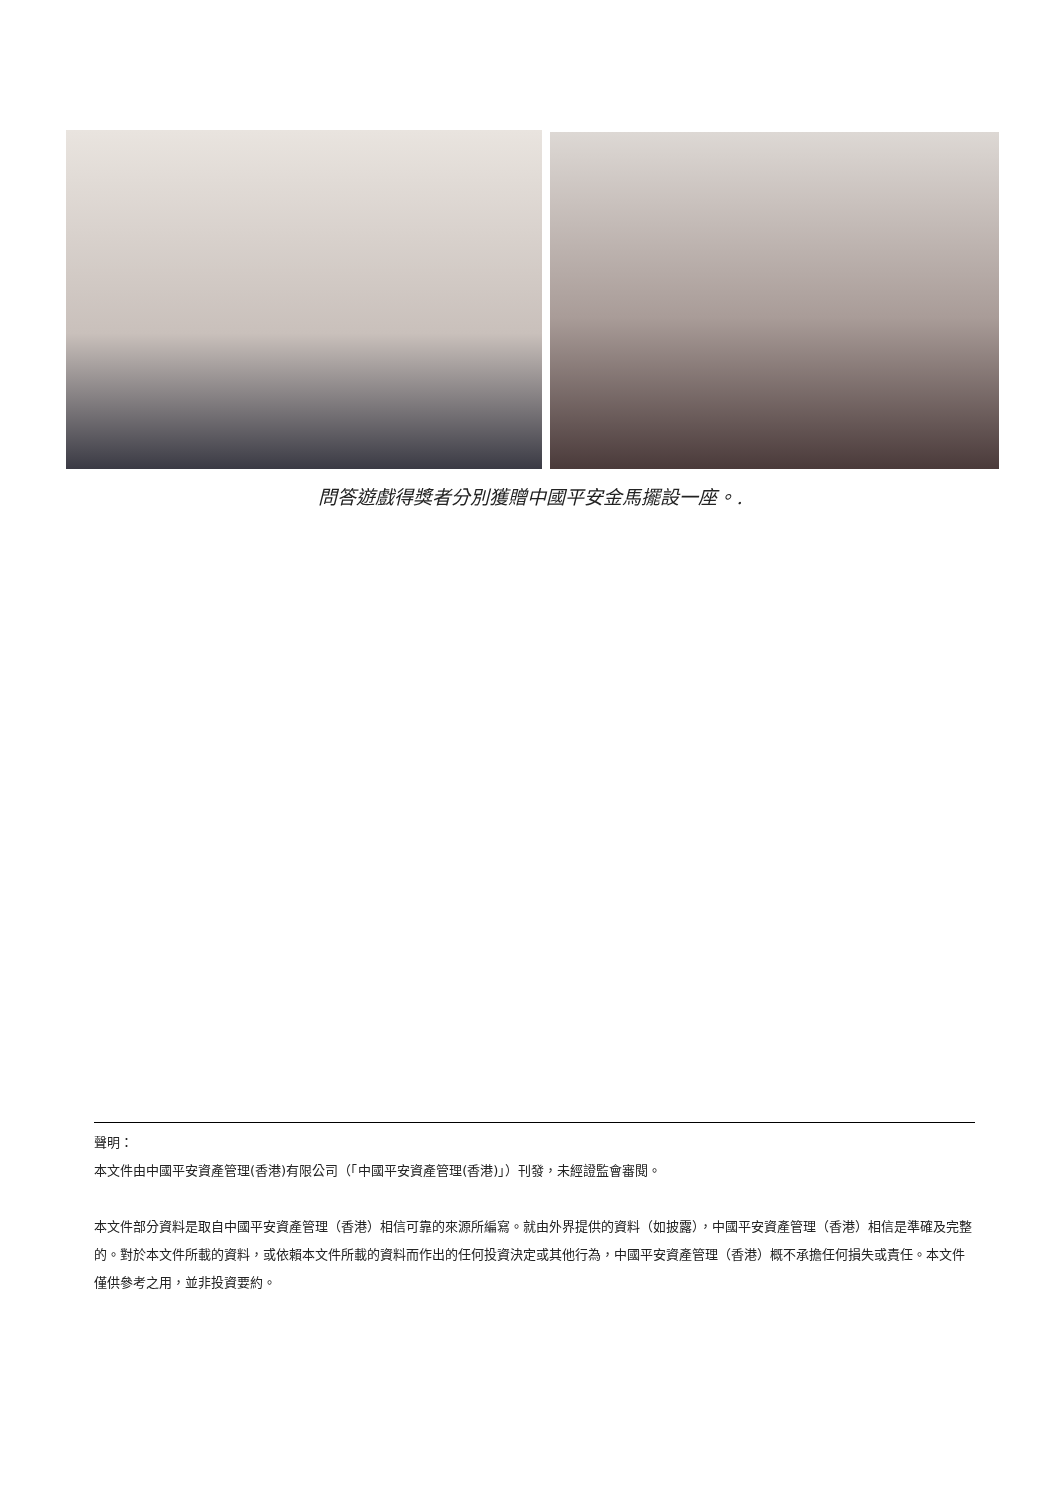問答遊戲得獎者分別獲贈中國平安金馬擺設一座。.
聲明：
本文件由中國平安資產管理(香港)有限公司（「中國平安資產管理(香港)」）刊發，未經證監會審閱。
本文件部分資料是取自中國平安資產管理（香港）相信可靠的來源所編寫。就由外界提供的資料（如披露），中國平安資產管理（香港）相信是準確及完整的。對於本文件所載的資料，或依賴本文件所載的資料而作出的任何投資決定或其他行為，中國平安資產管理（香港）概不承擔任何損失或責任。本文件僅供參考之用，並非投資要約。